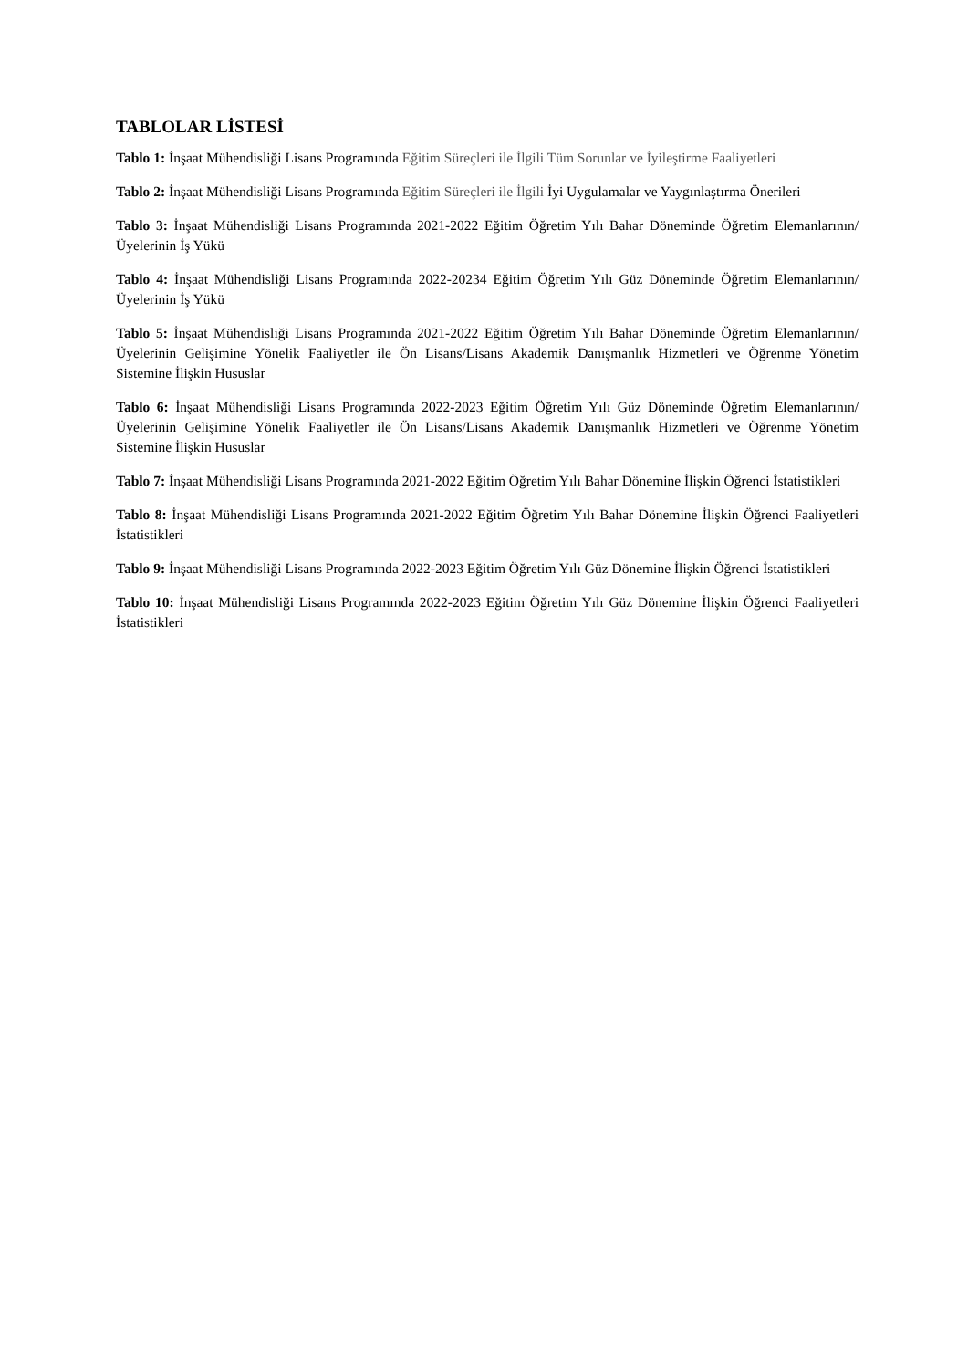TABLOLAR LİSTESİ
Tablo 1: İnşaat Mühendisliği Lisans Programında Eğitim Süreçleri ile İlgili Tüm Sorunlar ve İyileştirme Faaliyetleri
Tablo 2: İnşaat Mühendisliği Lisans Programında Eğitim Süreçleri ile İlgili İyi Uygulamalar ve Yaygınlaştırma Önerileri
Tablo 3: İnşaat Mühendisliği Lisans Programında 2021-2022 Eğitim Öğretim Yılı Bahar Döneminde Öğretim Elemanlarının/Üyelerinin İş Yükü
Tablo 4: İnşaat Mühendisliği Lisans Programında 2022-20234 Eğitim Öğretim Yılı Güz Döneminde Öğretim Elemanlarının/Üyelerinin İş Yükü
Tablo 5: İnşaat Mühendisliği Lisans Programında 2021-2022 Eğitim Öğretim Yılı Bahar Döneminde Öğretim Elemanlarının/Üyelerinin Gelişimine Yönelik Faaliyetler ile Ön Lisans/Lisans Akademik Danışmanlık Hizmetleri ve Öğrenme Yönetim Sistemine İlişkin Hususlar
Tablo 6: İnşaat Mühendisliği Lisans Programında 2022-2023 Eğitim Öğretim Yılı Güz Döneminde Öğretim Elemanlarının/Üyelerinin Gelişimine Yönelik Faaliyetler ile Ön Lisans/Lisans Akademik Danışmanlık Hizmetleri ve Öğrenme Yönetim Sistemine İlişkin Hususlar
Tablo 7: İnşaat Mühendisliği Lisans Programında 2021-2022 Eğitim Öğretim Yılı Bahar Dönemine İlişkin Öğrenci İstatistikleri
Tablo 8: İnşaat Mühendisliği Lisans Programında 2021-2022 Eğitim Öğretim Yılı Bahar Dönemine İlişkin Öğrenci Faaliyetleri İstatistikleri
Tablo 9: İnşaat Mühendisliği Lisans Programında 2022-2023 Eğitim Öğretim Yılı Güz Dönemine İlişkin Öğrenci İstatistikleri
Tablo 10: İnşaat Mühendisliği Lisans Programında 2022-2023 Eğitim Öğretim Yılı Güz Dönemine İlişkin Öğrenci Faaliyetleri İstatistikleri